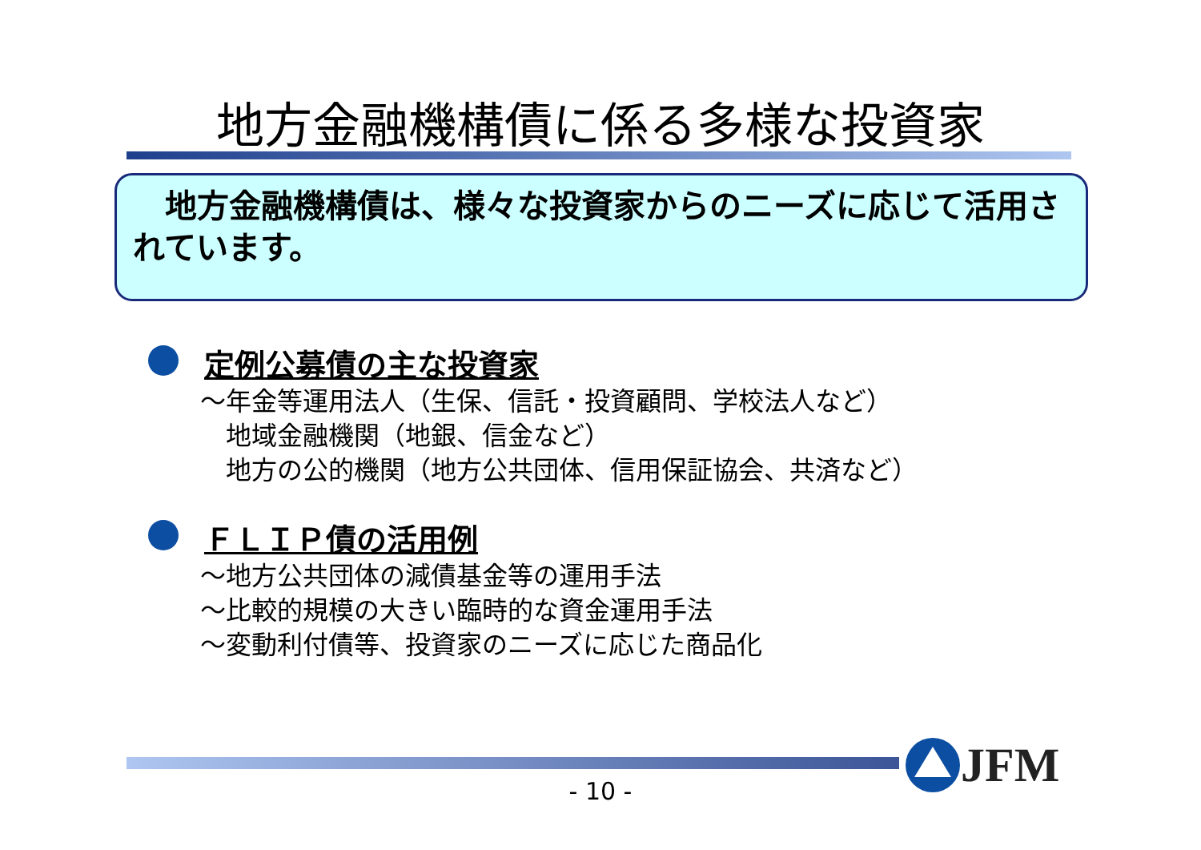地方金融機構債に係る多様な投資家
　地方金融機構債は、様々な投資家からのニーズに応じて活用されています。
定例公募債の主な投資家
～年金等運用法人（生保、信託・投資顧問、学校法人など）
　地域金融機関（地銀、信金など）
　地方の公的機関（地方公共団体、信用保証協会、共済など）
ＦＬＩＰ債の活用例
～地方公共団体の減債基金等の運用手法
～比較的規模の大きい臨時的な資金運用手法
～変動利付債等、投資家のニーズに応じた商品化
- 10 -
JFM